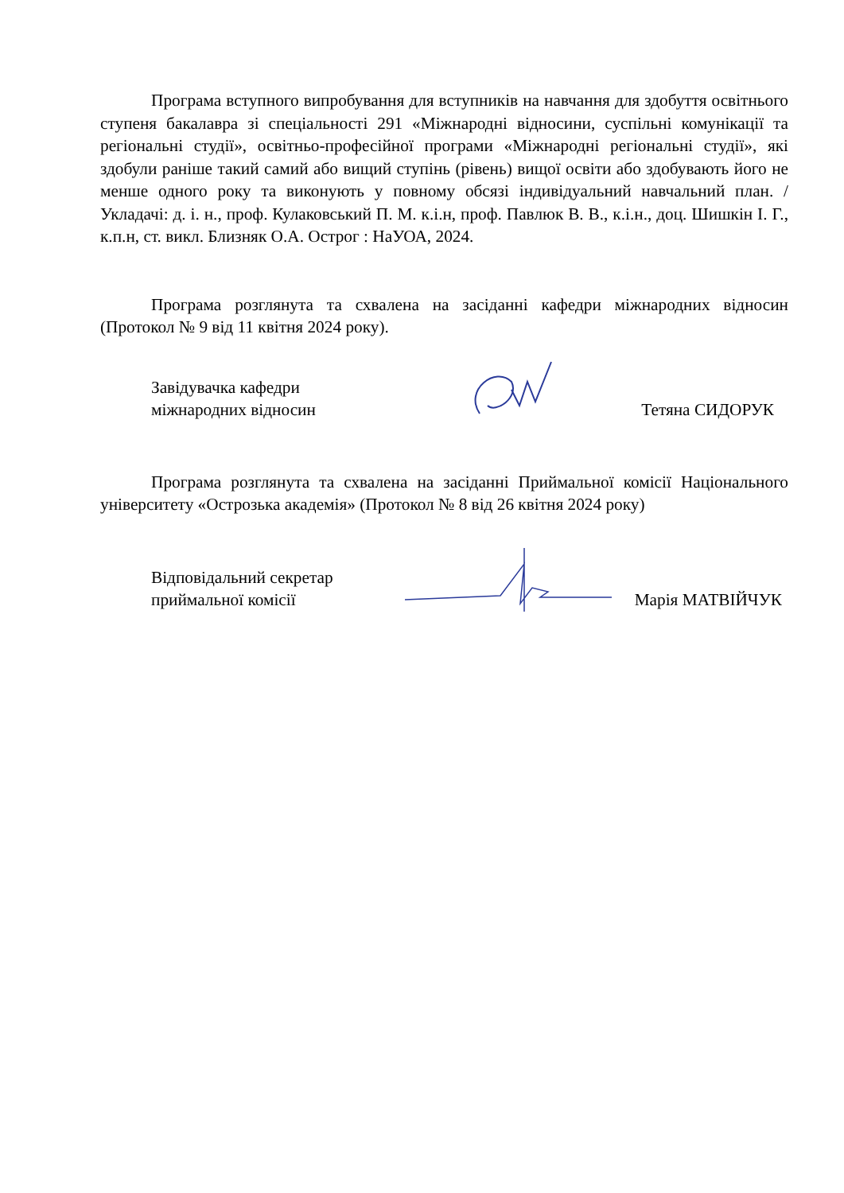Програма вступного випробування для вступників на навчання для здобуття освітнього ступеня бакалавра зі спеціальності 291 «Міжнародні відносини, суспільні комунікації та регіональні студії», освітньо-професійної програми «Міжнародні регіональні студії», які здобули раніше такий самий або вищий ступінь (рівень) вищої освіти або здобувають його не менше одного року та виконують у повному обсязі індивідуальний навчальний план. / Укладачі: д. і. н., проф. Кулаковський П. М. к.і.н, проф. Павлюк В. В., к.і.н., доц. Шишкін І. Г., к.п.н, ст. викл. Близняк О.А. Острог : НаУОА, 2024.
Програма розглянута та схвалена на засіданні кафедри міжнародних відносин (Протокол № 9 від 11 квітня 2024 року).
Завідувачка кафедри
міжнародних відносин
Тетяна СИДОРУК
Програма розглянута та схвалена на засіданні Приймальної комісії Національного університету «Острозька академія» (Протокол № 8 від 26 квітня 2024 року)
Відповідальний секретар
приймальної комісії
Марія МАТВІЙЧУК